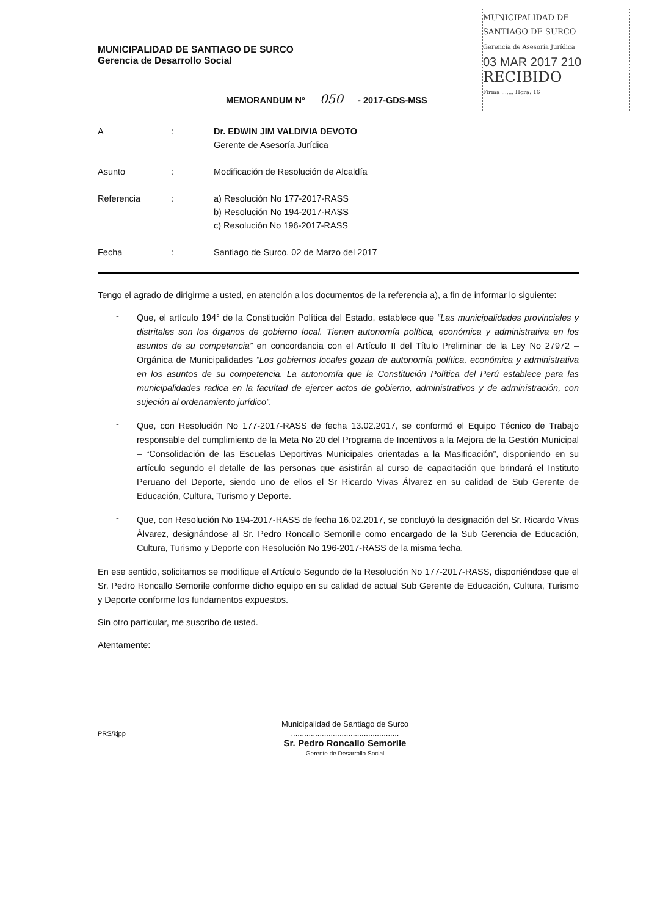MUNICIPALIDAD DE
SANTIAGO DE SURCO
Gerencia de Asesoría Jurídica
03 MAR 2017 210
RECIBIDO
Firma ....... Hora: 16
MUNICIPALIDAD DE SANTIAGO DE SURCO
Gerencia de Desarrollo Social
MEMORANDUM N° 050 - 2017-GDS-MSS
A : Dr. EDWIN JIM VALDIVIA DEVOTO
Gerente de Asesoría Jurídica
Asunto : Modificación de Resolución de Alcaldía
Referencia : a) Resolución No 177-2017-RASS
b) Resolución No 194-2017-RASS
c) Resolución No 196-2017-RASS
Fecha : Santiago de Surco, 02 de Marzo del 2017
Tengo el agrado de dirigirme a usted, en atención a los documentos de la referencia a), a fin de informar lo siguiente:
-
Que, el artículo 194° de la Constitución Política del Estado, establece que “Las municipalidades provinciales y distritales son los órganos de gobierno local. Tienen autonomía política, económica y administrativa en los asuntos de su competencia” en concordancia con el Artículo II del Título Preliminar de la Ley No 27972 – Orgánica de Municipalidades “Los gobiernos locales gozan de autonomía política, económica y administrativa en los asuntos de su competencia. La autonomía que la Constitución Política del Perú establece para las municipalidades radica en la facultad de ejercer actos de gobierno, administrativos y de administración, con sujeción al ordenamiento jurídico”.
-
Que, con Resolución No 177-2017-RASS de fecha 13.02.2017, se conformó el Equipo Técnico de Trabajo responsable del cumplimiento de la Meta No 20 del Programa de Incentivos a la Mejora de la Gestión Municipal – “Consolidación de las Escuelas Deportivas Municipales orientadas a la Masificación”, disponiendo en su artículo segundo el detalle de las personas que asistirán al curso de capacitación que brindará el Instituto Peruano del Deporte, siendo uno de ellos el Sr Ricardo Vivas Álvarez en su calidad de Sub Gerente de Educación, Cultura, Turismo y Deporte.
-
Que, con Resolución No 194-2017-RASS de fecha 16.02.2017, se concluyó la designación del Sr. Ricardo Vivas Álvarez, designándose al Sr. Pedro Roncallo Semorille como encargado de la Sub Gerencia de Educación, Cultura, Turismo y Deporte con Resolución No 196-2017-RASS de la misma fecha.
En ese sentido, solicitamos se modifique el Artículo Segundo de la Resolución No 177-2017-RASS, disponiéndose que el Sr. Pedro Roncallo Semorile conforme dicho equipo en su calidad de actual Sub Gerente de Educación, Cultura, Turismo y Deporte conforme los fundamentos expuestos.
Sin otro particular, me suscribo de usted.
Atentamente:
Municipalidad de Santiago de Surco
.................................................
Sr. Pedro Roncallo Semorile
Gerente de Desarrollo Social
PRS/kjpp